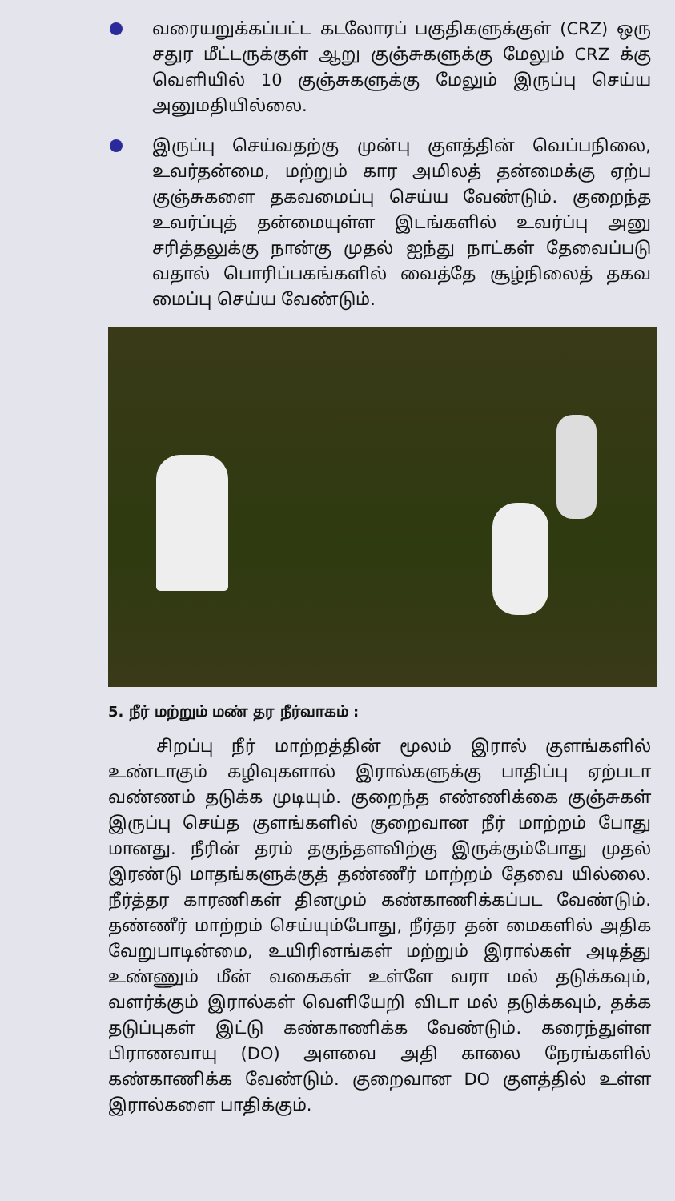வரையறுக்கப்பட்ட கடலோரப் பகுதிகளுக்குள் (CRZ) ஒரு சதுர மீட்டருக்குள் ஆறு குஞ்சுகளுக்கு மேலும் CRZ க்கு வெளியில் 10 குஞ்சுகளுக்கு மேலும் இருப்பு செய்ய அனுமதியில்லை.
இருப்பு செய்வதற்கு முன்பு குளத்தின் வெப்பநிலை, உவர்தன்மை, மற்றும் கார அமிலத் தன்மைக்கு ஏற்ப குஞ்சுகளை தகவமைப்பு செய்ய வேண்டும். குறைந்த உவர்ப்புத் தன்மையுள்ள இடங்களில் உவர்ப்பு அனு சரித்தலுக்கு நான்கு முதல் ஐந்து நாட்கள் தேவைப்படு வதால் பொரிப்பகங்களில் வைத்தே சூழ்நிலைத் தகவ மைப்பு செய்ய வேண்டும்.
5. நீர் மற்றும் மண் தர நீர்வாகம் :
சிறப்பு நீர் மாற்றத்தின் மூலம் இரால் குளங்களில் உண்டாகும் கழிவுகளால் இரால்களுக்கு பாதிப்பு ஏற்படா வண்ணம் தடுக்க முடியும். குறைந்த எண்ணிக்கை குஞ்சுகள் இருப்பு செய்த குளங்களில் குறைவான நீர் மாற்றம் போது மானது. நீரின் தரம் தகுந்தளவிற்கு இருக்கும்போது முதல் இரண்டு மாதங்களுக்குத் தண்ணீர் மாற்றம் தேவை யில்லை. நீர்த்தர காரணிகள் தினமும் கண்காணிக்கப்பட வேண்டும். தண்ணீர் மாற்றம் செய்யும்போது, நீர்தர தன் மைகளில் அதிக வேறுபாடின்மை, உயிரினங்கள் மற்றும் இரால்கள் அடித்து உண்ணும் மீன் வகைகள் உள்ளே வரா மல் தடுக்கவும், வளர்க்கும் இரால்கள் வெளியேறி விடா மல் தடுக்கவும், தக்க தடுப்புகள் இட்டு கண்காணிக்க வேண்டும். கரைந்துள்ள பிராணவாயு (DO) அளவை அதி காலை நேரங்களில் கண்காணிக்க வேண்டும். குறைவான DO குளத்தில் உள்ள இரால்களை பாதிக்கும்.